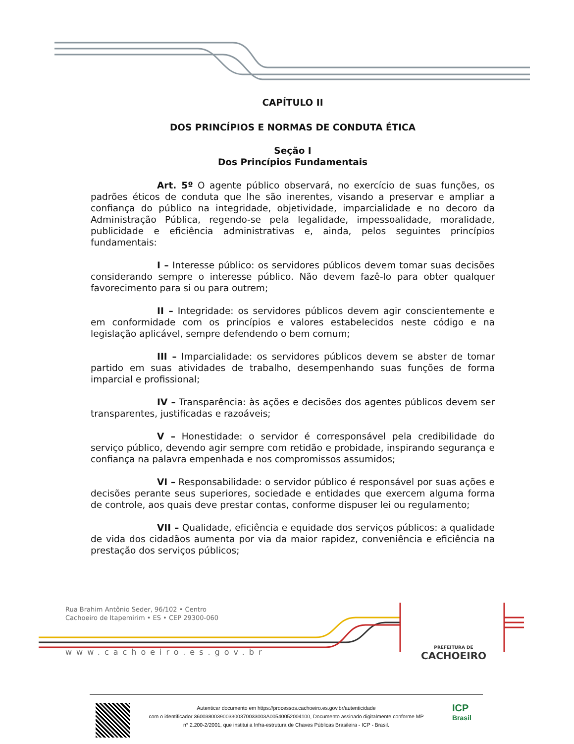CAPÍTULO II
DOS PRINCÍPIOS E NORMAS DE CONDUTA ÉTICA
Seção I
Dos Princípios Fundamentais
Art. 5º O agente público observará, no exercício de suas funções, os padrões éticos de conduta que lhe são inerentes, visando a preservar e ampliar a confiança do público na integridade, objetividade, imparcialidade e no decoro da Administração Pública, regendo-se pela legalidade, impessoalidade, moralidade, publicidade e eficiência administrativas e, ainda, pelos seguintes princípios fundamentais:
I – Interesse público: os servidores públicos devem tomar suas decisões considerando sempre o interesse público. Não devem fazê-lo para obter qualquer favorecimento para si ou para outrem;
II – Integridade: os servidores públicos devem agir conscientemente e em conformidade com os princípios e valores estabelecidos neste código e na legislação aplicável, sempre defendendo o bem comum;
III – Imparcialidade: os servidores públicos devem se abster de tomar partido em suas atividades de trabalho, desempenhando suas funções de forma imparcial e profissional;
IV – Transparência: às ações e decisões dos agentes públicos devem ser transparentes, justificadas e razoáveis;
V – Honestidade: o servidor é corresponsável pela credibilidade do serviço público, devendo agir sempre com retidão e probidade, inspirando segurança e confiança na palavra empenhada e nos compromissos assumidos;
VI – Responsabilidade: o servidor público é responsável por suas ações e decisões perante seus superiores, sociedade e entidades que exercem alguma forma de controle, aos quais deve prestar contas, conforme dispuser lei ou regulamento;
VII – Qualidade, eficiência e equidade dos serviços públicos: a qualidade de vida dos cidadãos aumenta por via da maior rapidez, conveniência e eficiência na prestação dos serviços públicos;
Rua Brahim Antônio Seder, 96/102 • Centro
Cachoeiro de Itapemirim • ES • CEP 29300-060
www.cachoeiro.es.gov.br PREFEITURA DE
CACHOEIRO
Autenticar documento em https://processos.cachoeiro.es.gov.br/autenticidade
com o identificador 3600380039003300370033003A00540052004100, Documento assinado digitalmente conforme MP
n° 2.200-2/2001, que institui a Infra-estrutura de Chaves Públicas Brasileira - ICP - Brasil.
ICP
Brasil